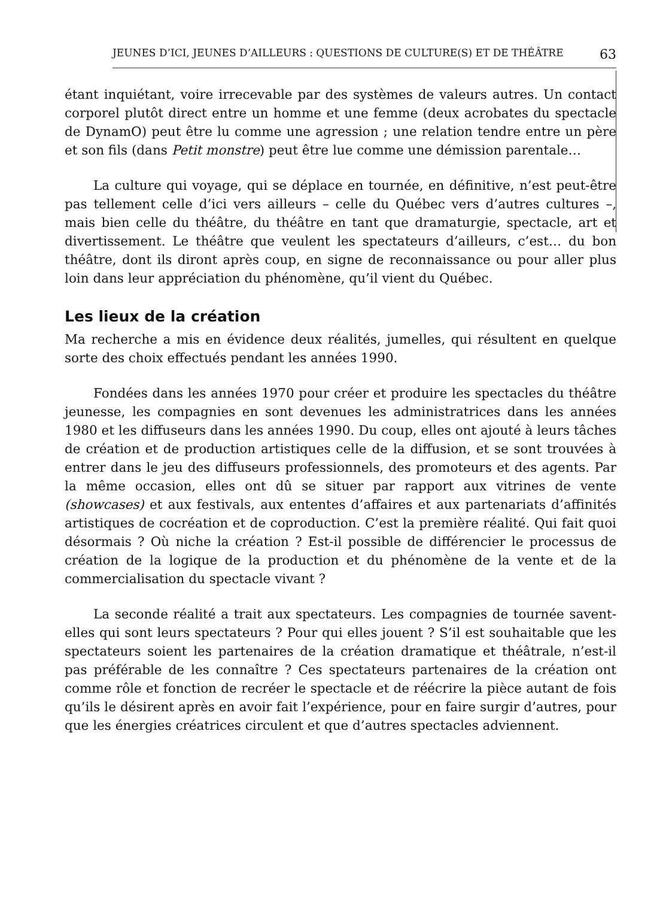JEUNES D’ICI, JEUNES D’AILLEURS : QUESTIONS DE CULTURE(S) ET DE THÉÂTRE 63
étant inquiétant, voire irrecevable par des systèmes de valeurs autres. Un contact corporel plutôt direct entre un homme et une femme (deux acrobates du spectacle de DynamO) peut être lu comme une agression ; une relation tendre entre un père et son fils (dans Petit monstre) peut être lue comme une démission parentale…
La culture qui voyage, qui se déplace en tournée, en définitive, n’est peut-être pas tellement celle d’ici vers ailleurs – celle du Québec vers d’autres cultures –, mais bien celle du théâtre, du théâtre en tant que dramaturgie, spectacle, art et divertissement. Le théâtre que veulent les spectateurs d’ailleurs, c’est… du bon théâtre, dont ils diront après coup, en signe de reconnaissance ou pour aller plus loin dans leur appréciation du phénomène, qu’il vient du Québec.
Les lieux de la création
Ma recherche a mis en évidence deux réalités, jumelles, qui résultent en quelque sorte des choix effectués pendant les années 1990.
Fondées dans les années 1970 pour créer et produire les spectacles du théâtre jeunesse, les compagnies en sont devenues les administratrices dans les années 1980 et les diffuseurs dans les années 1990. Du coup, elles ont ajouté à leurs tâches de création et de production artistiques celle de la diffusion, et se sont trouvées à entrer dans le jeu des diffuseurs professionnels, des promoteurs et des agents. Par la même occasion, elles ont dû se situer par rapport aux vitrines de vente (showcases) et aux festivals, aux ententes d’affaires et aux partenariats d’affinités artistiques de cocréation et de coproduction. C’est la première réalité. Qui fait quoi désormais ? Où niche la création ? Est-il possible de différencier le processus de création de la logique de la production et du phénomène de la vente et de la commercialisation du spectacle vivant ?
La seconde réalité a trait aux spectateurs. Les compagnies de tournée savent-elles qui sont leurs spectateurs ? Pour qui elles jouent ? S’il est souhaitable que les spectateurs soient les partenaires de la création dramatique et théâtrale, n’est-il pas préférable de les connaître ? Ces spectateurs partenaires de la création ont comme rôle et fonction de recréer le spectacle et de réécrire la pièce autant de fois qu’ils le désirent après en avoir fait l’expérience, pour en faire surgir d’autres, pour que les énergies créatrices circulent et que d’autres spectacles adviennent.